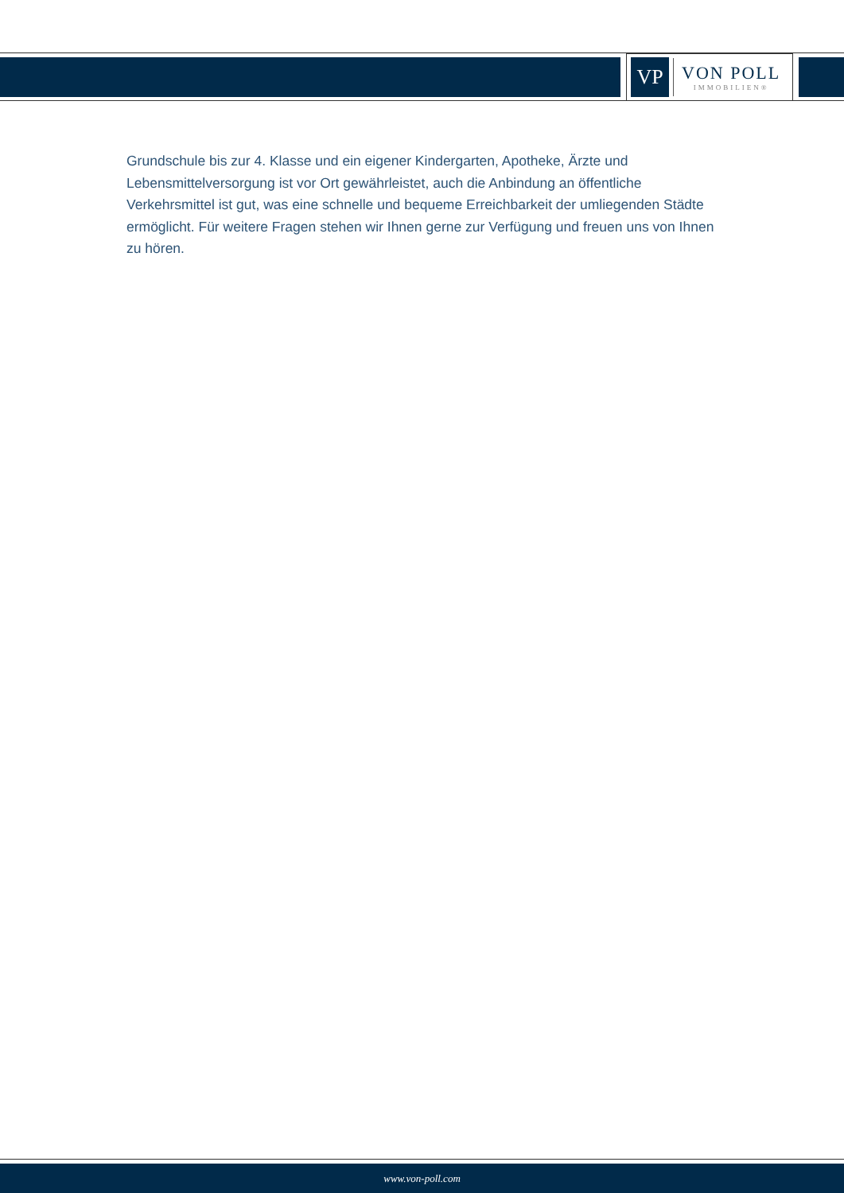VP
VON POLL
IMMOBILIEN®
Grundschule bis zur 4. Klasse und ein eigener Kindergarten, Apotheke, Ärzte und Lebensmittelversorgung ist vor Ort gewährleistet, auch die Anbindung an öffentliche Verkehrsmittel ist gut, was eine schnelle und bequeme Erreichbarkeit der umliegenden Städte ermöglicht. Für weitere Fragen stehen wir Ihnen gerne zur Verfügung und freuen uns von Ihnen zu hören.
www.von-poll.com